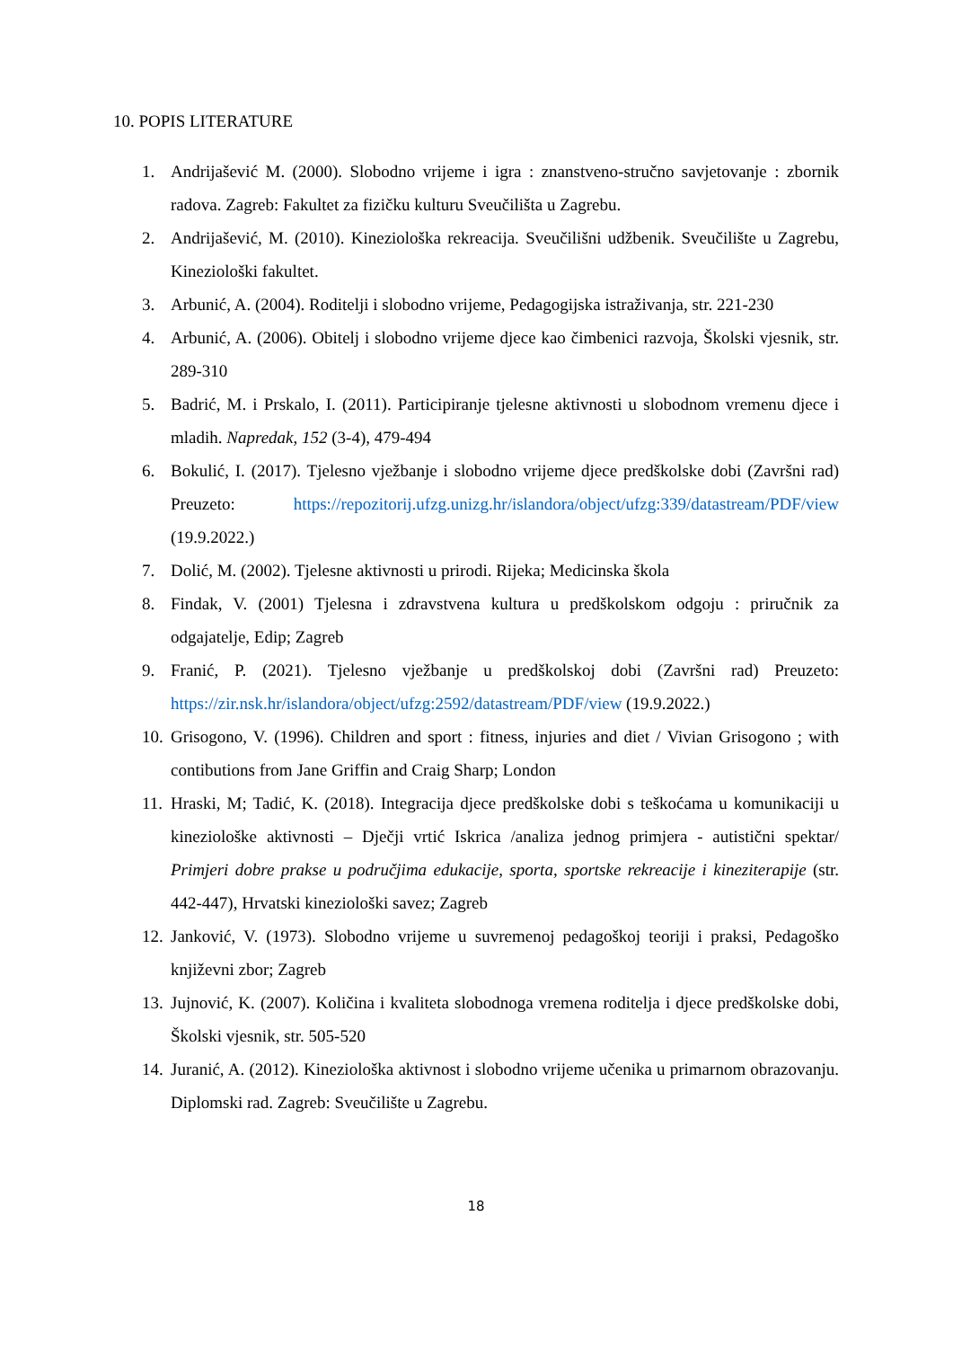10. POPIS LITERATURE
1. Andrijašević M. (2000). Slobodno vrijeme i igra : znanstveno-stručno savjetovanje : zbornik radova. Zagreb: Fakultet za fizičku kulturu Sveučilišta u Zagrebu.
2. Andrijašević, M. (2010). Kineziološka rekreacija. Sveučilišni udžbenik. Sveučilište u Zagrebu, Kineziološki fakultet.
3. Arbunić, A. (2004). Roditelji i slobodno vrijeme, Pedagogijska istraživanja, str. 221-230
4. Arbunić, A. (2006). Obitelj i slobodno vrijeme djece kao čimbenici razvoja, Školski vjesnik, str. 289-310
5. Badrić, M. i Prskalo, I. (2011). Participiranje tjelesne aktivnosti u slobodnom vremenu djece i mladih. Napredak, 152 (3-4), 479-494
6. Bokulić, I. (2017). Tjelesno vježbanje i slobodno vrijeme djece predškolske dobi (Završni rad) Preuzeto: https://repozitorij.ufzg.unizg.hr/islandora/object/ufzg:339/datastream/PDF/view (19.9.2022.)
7. Dolić, M. (2002). Tjelesne aktivnosti u prirodi. Rijeka; Medicinska škola
8. Findak, V. (2001) Tjelesna i zdravstvena kultura u predškolskom odgoju : priručnik za odgajatelje, Edip; Zagreb
9. Franić, P. (2021). Tjelesno vježbanje u predškolskoj dobi (Završni rad) Preuzeto: https://zir.nsk.hr/islandora/object/ufzg:2592/datastream/PDF/view (19.9.2022.)
10. Grisogono, V. (1996). Children and sport : fitness, injuries and diet / Vivian Grisogono ; with contibutions from Jane Griffin and Craig Sharp; London
11. Hraski, M; Tadić, K. (2018). Integracija djece predškolske dobi s teškoćama u komunikaciji u kineziološke aktivnosti – Dječji vrtić Iskrica /analiza jednog primjera - autistični spektar/ Primjeri dobre prakse u područjima edukacije, sporta, sportske rekreacije i kineziterapije (str. 442-447), Hrvatski kineziološki savez; Zagreb
12. Janković, V. (1973). Slobodno vrijeme u suvremenoj pedagoškoj teoriji i praksi, Pedagoško književni zbor; Zagreb
13. Jujnović, K. (2007). Količina i kvaliteta slobodnoga vremena roditelja i djece predškolske dobi, Školski vjesnik, str. 505-520
14. Juranić, A. (2012). Kineziološka aktivnost i slobodno vrijeme učenika u primarnom obrazovanju. Diplomski rad. Zagreb: Sveučilište u Zagrebu.
18